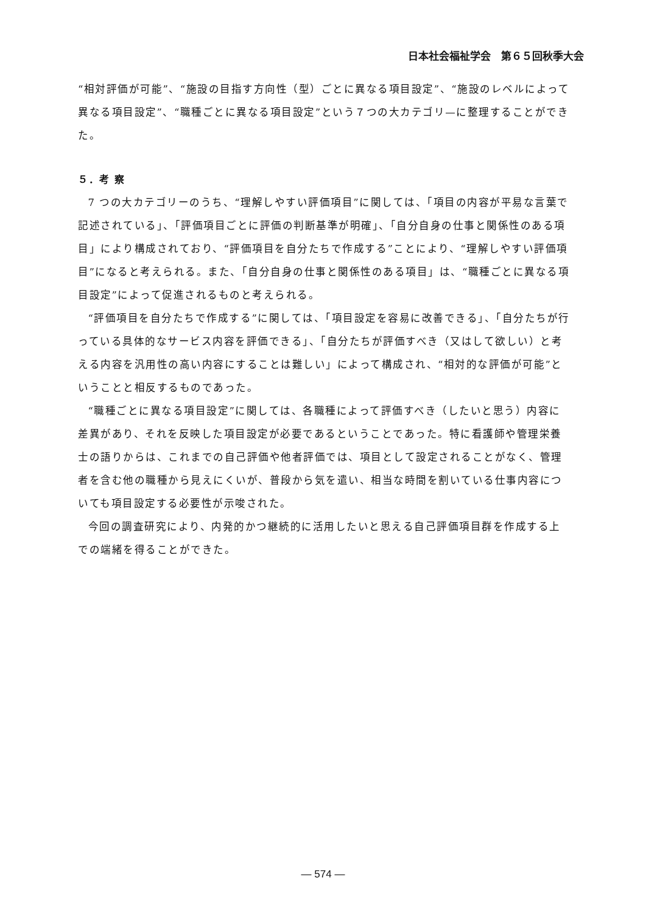日本社会福祉学会　第６５回秋季大会
“相対評価が可能”、“施設の目指す方向性（型）ごとに異なる項目設定”、“施設のレベルによって異なる項目設定”、“職種ごとに異なる項目設定”という７つの大カテゴリ—に整理することができた。
５．考 察
7 つの大カテゴリーのうち、“理解しやすい評価項目”に関しては、「項目の内容が平易な言葉で記述されている」、「評価項目ごとに評価の判断基準が明確」、「自分自身の仕事と関係性のある項目」により構成されており、“評価項目を自分たちで作成する”ことにより、“理解しやすい評価項目”になると考えられる。また、「自分自身の仕事と関係性のある項目」は、“職種ごとに異なる項目設定”によって促進されるものと考えられる。
“評価項目を自分たちで作成する”に関しては、「項目設定を容易に改善できる」、「自分たちが行っている具体的なサービス内容を評価できる」、「自分たちが評価すべき（又はして欲しい）と考える内容を汎用性の高い内容にすることは難しい」によって構成され、“相対的な評価が可能”ということと相反するものであった。
“職種ごとに異なる項目設定”に関しては、各職種によって評価すべき（したいと思う）内容に差異があり、それを反映した項目設定が必要であるということであった。特に看護師や管理栄養士の語りからは、これまでの自己評価や他者評価では、項目として設定されることがなく、管理者を含む他の職種から見えにくいが、普段から気を遣い、相当な時間を割いている仕事内容についても項目設定する必要性が示唆された。
今回の調査研究により、内発的かつ継続的に活用したいと思える自己評価項目群を作成する上での端緒を得ることができた。
― 574 ―